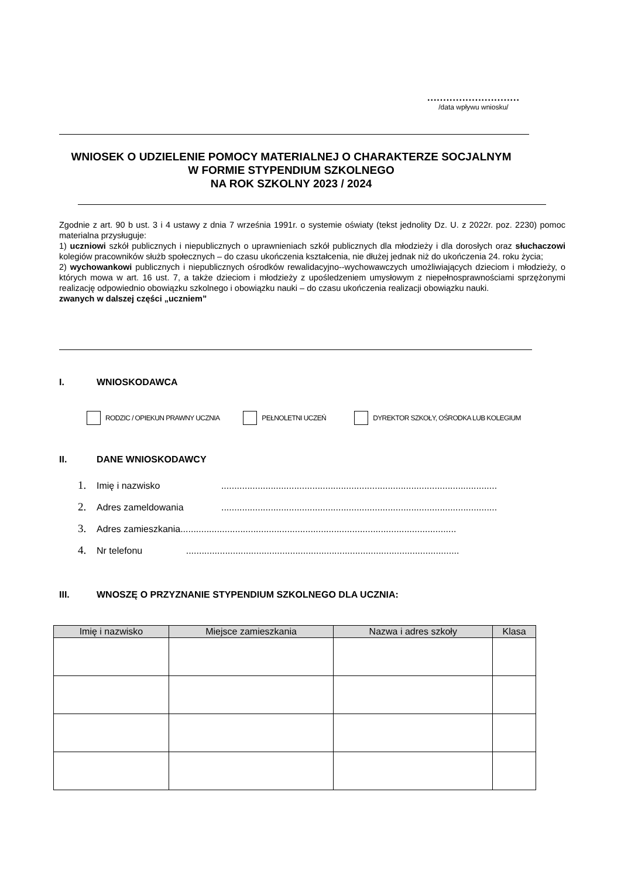.............................
/data wpływu wniosku/
WNIOSEK O UDZIELENIE POMOCY MATERIALNEJ O CHARAKTERZE SOCJALNYM
W FORMIE STYPENDIUM SZKOLNEGO
NA ROK SZKOLNY 2023 / 2024
Zgodnie z art. 90 b ust. 3 i 4 ustawy z dnia 7 września 1991r. o systemie oświaty (tekst jednolity Dz. U. z 2022r. poz. 2230) pomoc materialna przysługuje:
1) uczniowi szkół publicznych i niepublicznych o uprawnieniach szkół publicznych dla młodzieży i dla dorosłych oraz słuchaczowi kolegiów pracowników służb społecznych – do czasu ukończenia kształcenia, nie dłużej jednak niż do ukończenia 24. roku życia;
2) wychowankowi publicznych i niepublicznych ośrodków rewalidacyjno--wychowawczych umożliwiających dzieciom i młodzieży, o których mowa w art. 16 ust. 7, a także dzieciom i młodzieży z upośledzeniem umysłowym z niepełnosprawnościami sprzężonymi realizację odpowiednio obowiązku szkolnego i obowiązku nauki – do czasu ukończenia realizacji obowiązku nauki.
zwanych w dalszej części „uczniem”
I. WNIOSKODAWCA
RODZIC / OPIEKUN PRAWNY UCZNIA PEŁNOLETNI UCZEŃ DYREKTOR SZKOŁY, OŚRODKA LUB KOLEGIUM
II. DANE WNIOSKODAWCY
1. Imię i nazwisko ..........................................................................................................
2. Adres zameldowania ..........................................................................................................
3. Adres zamieszkania..........................................................................................................
4. Nr telefonu .........................................................................................................
III. WNOSZĘ O PRZYZNANIE STYPENDIUM SZKOLNEGO DLA UCZNIA:
| Imię i nazwisko | Miejsce zamieszkania | Nazwa i adres szkoły | Klasa |
| --- | --- | --- | --- |